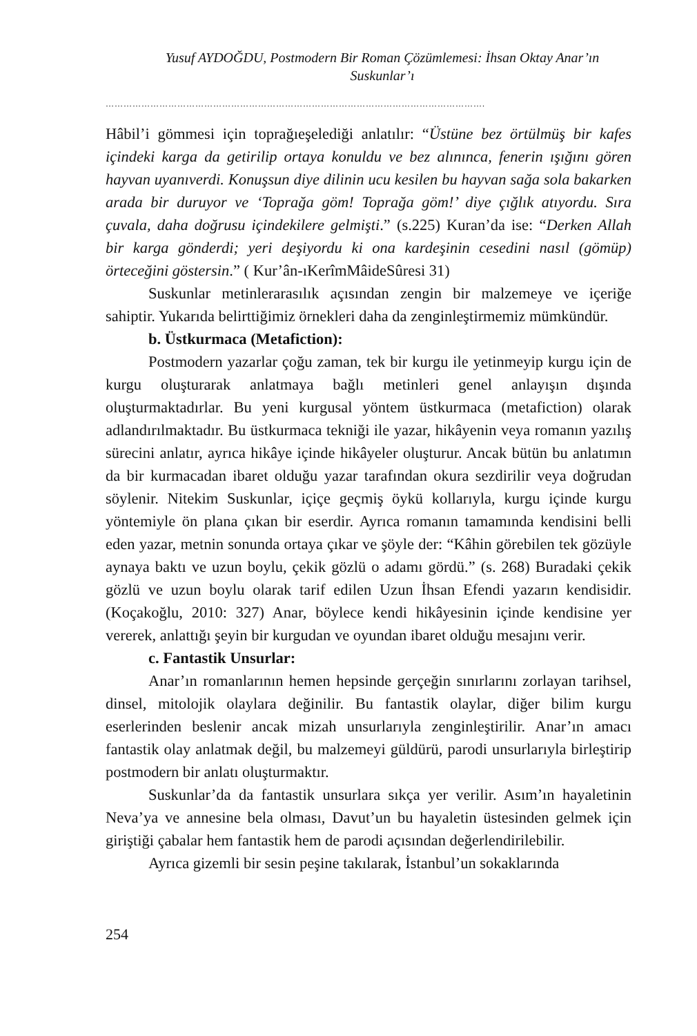Yusuf AYDOĞDU, Postmodern Bir Roman Çözümlemesi: İhsan Oktay Anar’ın Suskunlar’ı
……………………………………………………………………………………………………………….
Hâbil’i gömmesi için toprağıeşelediği anlatılır: “Üstüne bez örtülmüş bir kafes içindeki karga da getirilip ortaya konuldu ve bez alınınca, fenerin ışığını gören hayvan uyanıverdi. Konuşsun diye dilinin ucu kesilen bu hayvan sağa sola bakarken arada bir duruyor ve ‘Toprağa göm! Toprağa göm!’ diye çığlık atıyordu. Sıra çuvala, daha doğrusu içindekilere gelmişti.” (s.225) Kuran’da ise: “Derken Allah bir karga gönderdi; yeri deşiyordu ki ona kardeşinin cesedini nasıl (gömüp) örteceğini göstersin.” ( Kur’ân-ıKerîmMâideSûresi 31)
Suskunlar metinlerarasılık açısından zengin bir malzemeye ve içeriğe sahiptir. Yukarıda belirttiğimiz örnekleri daha da zenginleştirmemiz mümkündür.
b. Üstkurmaca (Metafiction):
Postmodern yazarlar çoğu zaman, tek bir kurgu ile yetinmeyip kurgu için de kurgu oluşturarak anlatmaya bağlı metinleri genel anlayışın dışında oluşturmaktadırlar. Bu yeni kurgusal yöntem üstkurmaca (metafiction) olarak adlandırılmaktadır. Bu üstkurmaca tekniği ile yazar, hikâyenin veya romanın yazılış sürecini anlatır, ayrıca hikâye içinde hikâyeler oluşturur. Ancak bütün bu anlatımın da bir kurmacadan ibaret olduğu yazar tarafından okura sezdirilir veya doğrudan söylenir. Nitekim Suskunlar, içiçe geçmiş öykü kollarıyla, kurgu içinde kurgu yöntemiyle ön plana çıkan bir eserdir. Ayrıca romanın tamamında kendisini belli eden yazar, metnin sonunda ortaya çıkar ve şöyle der: “Kâhin görebilen tek gözüyle aynaya baktı ve uzun boylu, çekik gözlü o adamı gördü.” (s. 268) Buradaki çekik gözlü ve uzun boylu olarak tarif edilen Uzun İhsan Efendi yazarın kendisidir. (Koçakoğlu, 2010: 327) Anar, böylece kendi hikâyesinin içinde kendisine yer vererek, anlattığı şeyin bir kurgudan ve oyundan ibaret olduğu mesajını verir.
c. Fantastik Unsurlar:
Anar’ın romanlarının hemen hepsinde gerçeğin sınırlarını zorlayan tarihsel, dinsel, mitolojik olaylara değinilir. Bu fantastik olaylar, diğer bilim kurgu eserlerinden beslenir ancak mizah unsurlarıyla zenginleştirilir. Anar’ın amacı fantastik olay anlatmak değil, bu malzemeyi güldürü, parodi unsurlarıyla birleştirip postmodern bir anlatı oluşturmaktır.
Suskunlar’da da fantastik unsurlara sıkça yer verilir. Asım’ın hayaletinin Neva’ya ve annesine bela olması, Davut’un bu hayaletin üstesinden gelmek için giriştiği çabalar hem fantastik hem de parodi açısından değerlendirilebilir.
Ayrıca gizemli bir sesin peşine takılarak, İstanbul’un sokaklarında
254